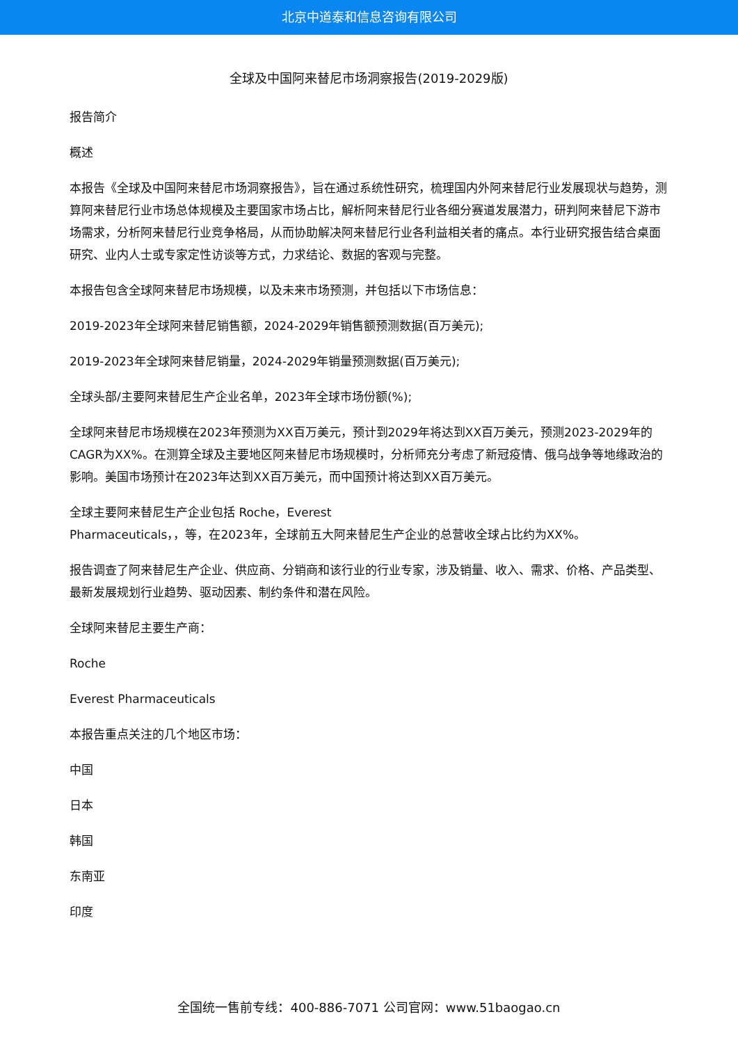北京中道泰和信息咨询有限公司
全球及中国阿来替尼市场洞察报告(2019-2029版)
报告简介
概述
本报告《全球及中国阿来替尼市场洞察报告》，旨在通过系统性研究，梳理国内外阿来替尼行业发展现状与趋势，测算阿来替尼行业市场总体规模及主要国家市场占比，解析阿来替尼行业各细分赛道发展潜力，研判阿来替尼下游市场需求，分析阿来替尼行业竞争格局，从而协助解决阿来替尼行业各利益相关者的痛点。本行业研究报告结合桌面研究、业内人士或专家定性访谈等方式，力求结论、数据的客观与完整。
本报告包含全球阿来替尼市场规模，以及未来市场预测，并包括以下市场信息：
2019-2023年全球阿来替尼销售额，2024-2029年销售额预测数据(百万美元);
2019-2023年全球阿来替尼销量，2024-2029年销量预测数据(百万美元);
全球头部/主要阿来替尼生产企业名单，2023年全球市场份额(%);
全球阿来替尼市场规模在2023年预测为XX百万美元，预计到2029年将达到XX百万美元，预测2023-2029年的CAGR为XX%。在测算全球及主要地区阿来替尼市场规模时，分析师充分考虑了新冠疫情、俄乌战争等地缘政治的影响。美国市场预计在2023年达到XX百万美元，而中国预计将达到XX百万美元。
全球主要阿来替尼生产企业包括 Roche，Everest
Pharmaceuticals，，等，在2023年，全球前五大阿来替尼生产企业的总营收全球占比约为XX%。
报告调查了阿来替尼生产企业、供应商、分销商和该行业的行业专家，涉及销量、收入、需求、价格、产品类型、最新发展规划行业趋势、驱动因素、制约条件和潜在风险。
全球阿来替尼主要生产商：
Roche
Everest Pharmaceuticals
本报告重点关注的几个地区市场：
中国
日本
韩国
东南亚
印度
全国统一售前专线：400-886-7071 公司官网：www.51baogao.cn